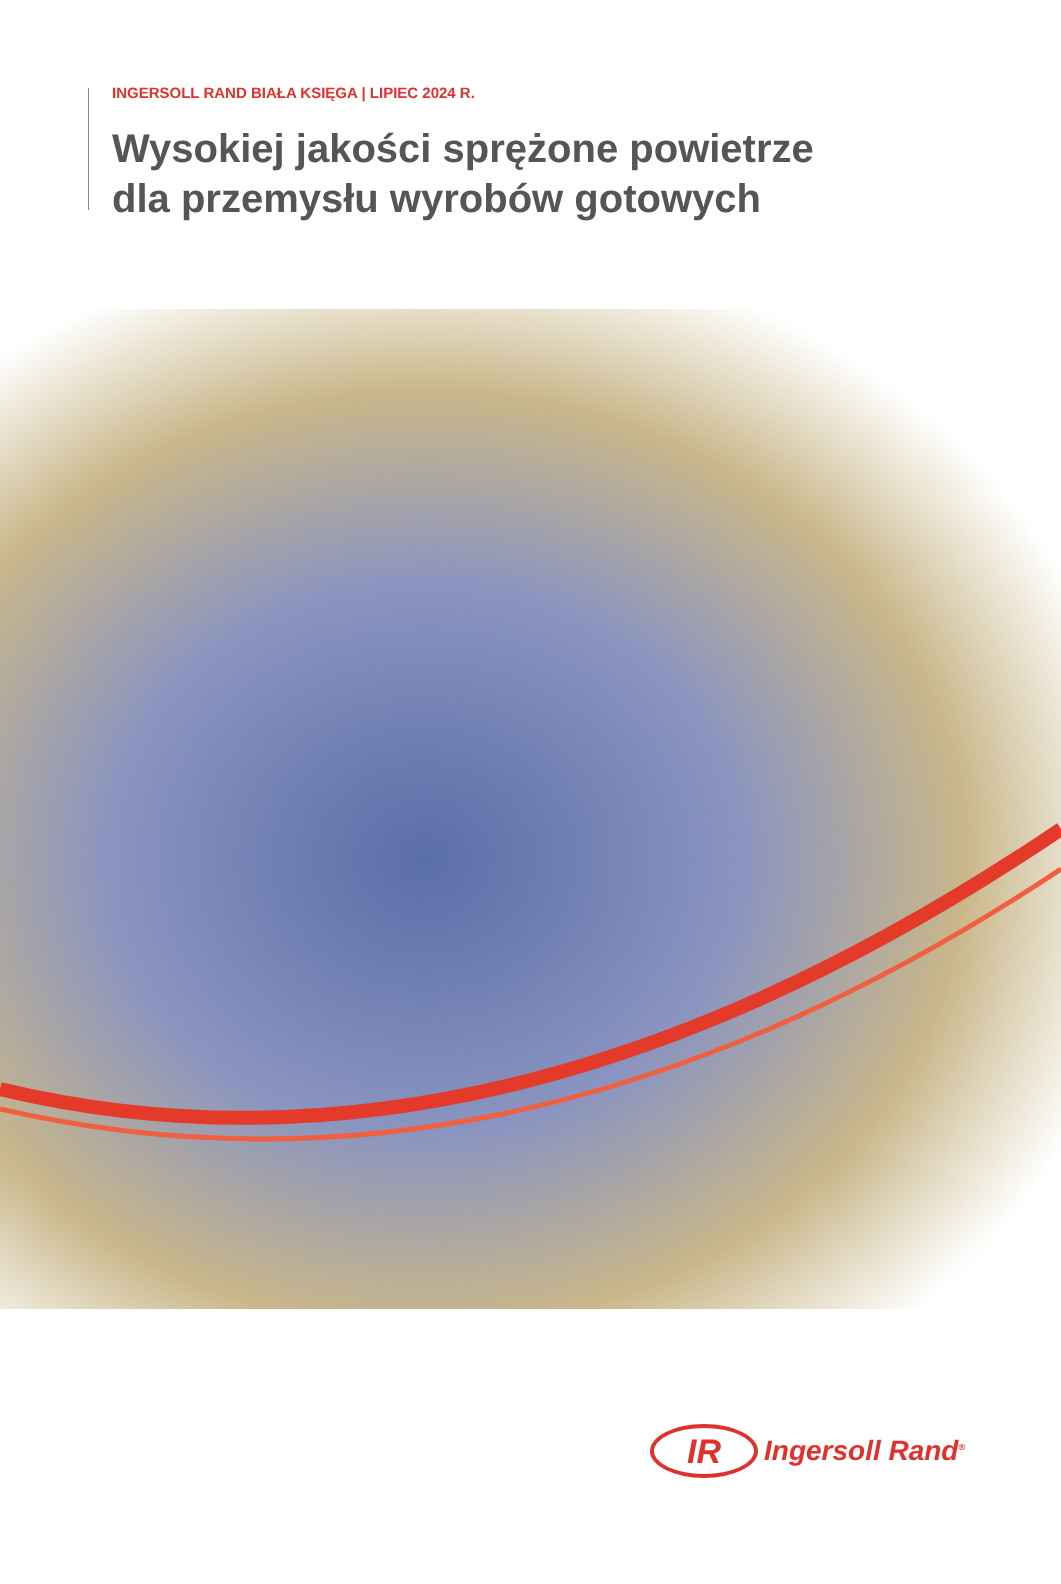INGERSOLL RAND BIAŁA KSIĘGA | LIPIEC 2024 R.
Wysokiej jakości sprężone powietrze
dla przemysłu wyrobów gotowych
IR
Ingersoll Rand<sup>®</sup>